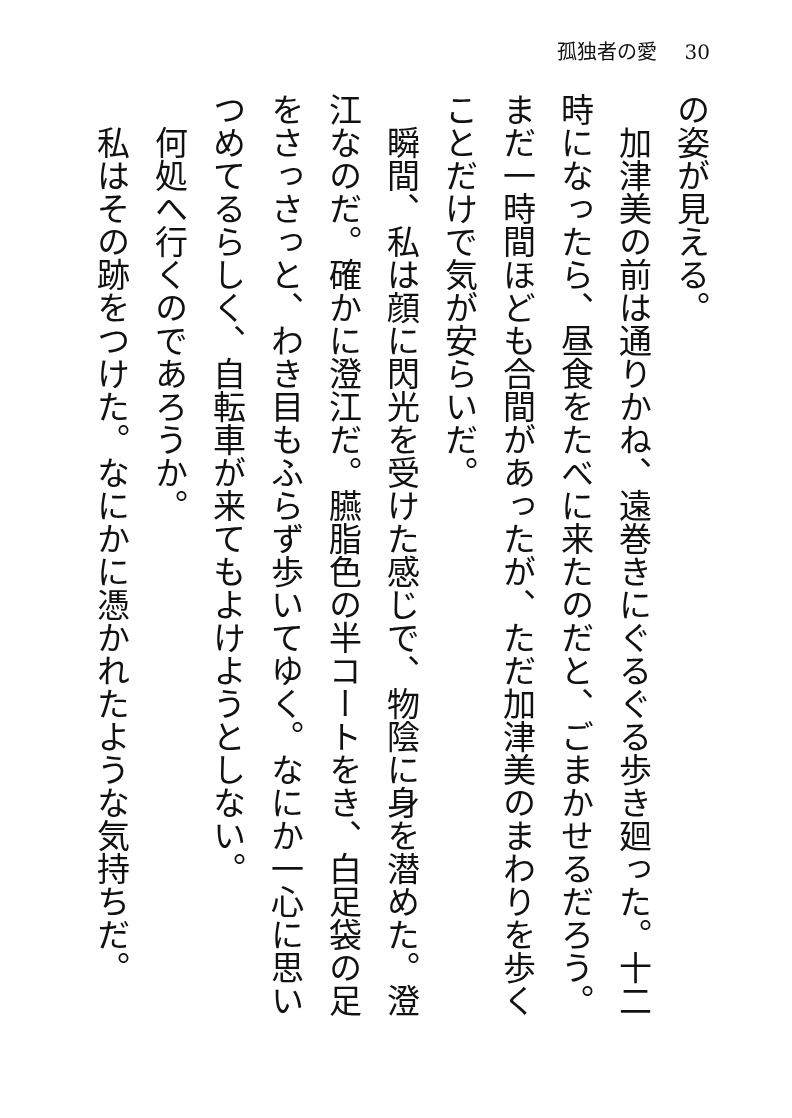孤独者の愛 30
の姿が見える。
　加津美の前は通りかね、遠巻きにぐるぐる歩き廻った。十二時になったら、昼食をたべに来たのだと、ごまかせるだろう。まだ一時間ほども合間があったが、ただ加津美のまわりを歩くことだけで気が安らいだ。
　瞬間、私は顔に閃光を受けた感じで、物陰に身を潜めた。澄江なのだ。確かに澄江だ。臙脂色の半コートをき、白足袋の足をさっさっと、わき目もふらず歩いてゆく。なにか一心に思いつめてるらしく、自転車が来てもよけようとしない。
　何処へ行くのであろうか。
　私はその跡をつけた。なにかに憑かれたような気持ちだ。